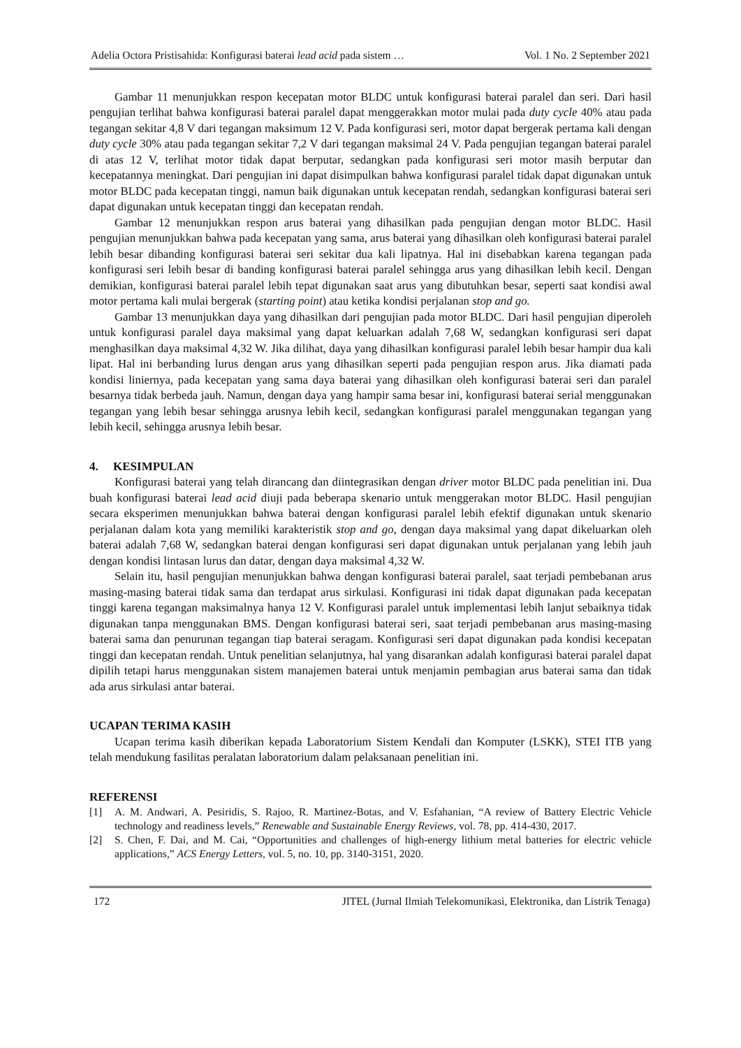Adelia Octora Pristisahida: Konfigurasi baterai lead acid pada sistem … Vol. 1 No. 2 September 2021
Gambar 11 menunjukkan respon kecepatan motor BLDC untuk konfigurasi baterai paralel dan seri. Dari hasil pengujian terlihat bahwa konfigurasi baterai paralel dapat menggerakkan motor mulai pada duty cycle 40% atau pada tegangan sekitar 4,8 V dari tegangan maksimum 12 V. Pada konfigurasi seri, motor dapat bergerak pertama kali dengan duty cycle 30% atau pada tegangan sekitar 7,2 V dari tegangan maksimal 24 V. Pada pengujian tegangan baterai paralel di atas 12 V, terlihat motor tidak dapat berputar, sedangkan pada konfigurasi seri motor masih berputar dan kecepatannya meningkat. Dari pengujian ini dapat disimpulkan bahwa konfigurasi paralel tidak dapat digunakan untuk motor BLDC pada kecepatan tinggi, namun baik digunakan untuk kecepatan rendah, sedangkan konfigurasi baterai seri dapat digunakan untuk kecepatan tinggi dan kecepatan rendah.
Gambar 12 menunjukkan respon arus baterai yang dihasilkan pada pengujian dengan motor BLDC. Hasil pengujian menunjukkan bahwa pada kecepatan yang sama, arus baterai yang dihasilkan oleh konfigurasi baterai paralel lebih besar dibanding konfigurasi baterai seri sekitar dua kali lipatnya. Hal ini disebabkan karena tegangan pada konfigurasi seri lebih besar di banding konfigurasi baterai paralel sehingga arus yang dihasilkan lebih kecil. Dengan demikian, konfigurasi baterai paralel lebih tepat digunakan saat arus yang dibutuhkan besar, seperti saat kondisi awal motor pertama kali mulai bergerak (starting point) atau ketika kondisi perjalanan stop and go.
Gambar 13 menunjukkan daya yang dihasilkan dari pengujian pada motor BLDC. Dari hasil pengujian diperoleh untuk konfigurasi paralel daya maksimal yang dapat keluarkan adalah 7,68 W, sedangkan konfigurasi seri dapat menghasilkan daya maksimal 4,32 W. Jika dilihat, daya yang dihasilkan konfigurasi paralel lebih besar hampir dua kali lipat. Hal ini berbanding lurus dengan arus yang dihasilkan seperti pada pengujian respon arus. Jika diamati pada kondisi liniernya, pada kecepatan yang sama daya baterai yang dihasilkan oleh konfigurasi baterai seri dan paralel besarnya tidak berbeda jauh. Namun, dengan daya yang hampir sama besar ini, konfigurasi baterai serial menggunakan tegangan yang lebih besar sehingga arusnya lebih kecil, sedangkan konfigurasi paralel menggunakan tegangan yang lebih kecil, sehingga arusnya lebih besar.
4. KESIMPULAN
Konfigurasi baterai yang telah dirancang dan diintegrasikan dengan driver motor BLDC pada penelitian ini. Dua buah konfigurasi baterai lead acid diuji pada beberapa skenario untuk menggerakan motor BLDC. Hasil pengujian secara eksperimen menunjukkan bahwa baterai dengan konfigurasi paralel lebih efektif digunakan untuk skenario perjalanan dalam kota yang memiliki karakteristik stop and go, dengan daya maksimal yang dapat dikeluarkan oleh baterai adalah 7,68 W, sedangkan baterai dengan konfigurasi seri dapat digunakan untuk perjalanan yang lebih jauh dengan kondisi lintasan lurus dan datar, dengan daya maksimal 4,32 W.
Selain itu, hasil pengujian menunjukkan bahwa dengan konfigurasi baterai paralel, saat terjadi pembebanan arus masing-masing baterai tidak sama dan terdapat arus sirkulasi. Konfigurasi ini tidak dapat digunakan pada kecepatan tinggi karena tegangan maksimalnya hanya 12 V. Konfigurasi paralel untuk implementasi lebih lanjut sebaiknya tidak digunakan tanpa menggunakan BMS. Dengan konfigurasi baterai seri, saat terjadi pembebanan arus masing-masing baterai sama dan penurunan tegangan tiap baterai seragam. Konfigurasi seri dapat digunakan pada kondisi kecepatan tinggi dan kecepatan rendah. Untuk penelitian selanjutnya, hal yang disarankan adalah konfigurasi baterai paralel dapat dipilih tetapi harus menggunakan sistem manajemen baterai untuk menjamin pembagian arus baterai sama dan tidak ada arus sirkulasi antar baterai.
UCAPAN TERIMA KASIH
Ucapan terima kasih diberikan kepada Laboratorium Sistem Kendali dan Komputer (LSKK), STEI ITB yang telah mendukung fasilitas peralatan laboratorium dalam pelaksanaan penelitian ini.
REFERENSI
[1] A. M. Andwari, A. Pesiridis, S. Rajoo, R. Martinez-Botas, and V. Esfahanian, “A review of Battery Electric Vehicle technology and readiness levels,” Renewable and Sustainable Energy Reviews, vol. 78, pp. 414-430, 2017.
[2] S. Chen, F. Dai, and M. Cai, “Opportunities and challenges of high-energy lithium metal batteries for electric vehicle applications,” ACS Energy Letters, vol. 5, no. 10, pp. 3140-3151, 2020.
172 JITEL (Jurnal Ilmiah Telekomunikasi, Elektronika, dan Listrik Tenaga)